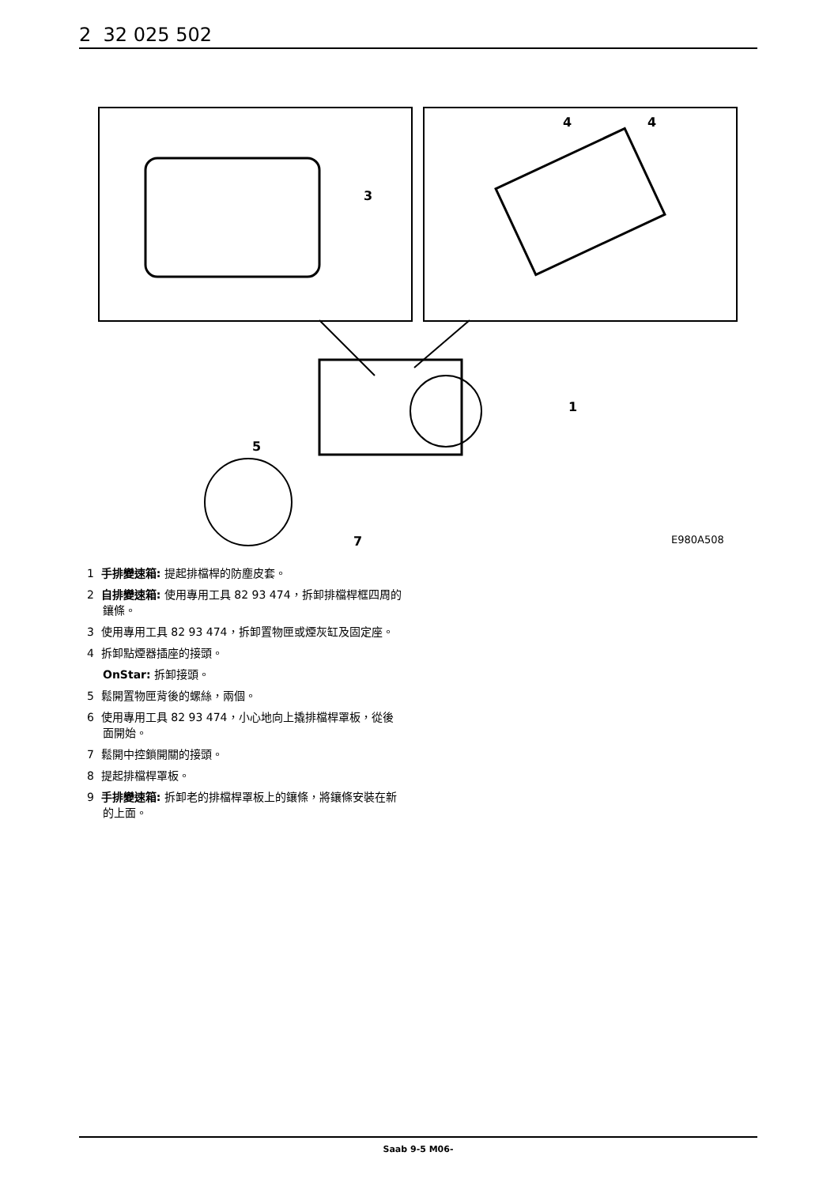2 32 025 502
3
4
4
1
5
7
E980A508
1 手排變速箱: 提起排檔桿的防塵皮套。
2 自排變速箱: 使用專用工具 82 93 474，拆卸排檔桿框四周的鑲條。
3 使用專用工具 82 93 474，拆卸置物匣或煙灰缸及固定座。
4 拆卸點煙器插座的接頭。
OnStar: 拆卸接頭。
5 鬆開置物匣背後的螺絲，兩個。
6 使用專用工具 82 93 474，小心地向上撬排檔桿罩板，從後面開始。
7 鬆開中控鎖開關的接頭。
8 提起排檔桿罩板。
9 手排變速箱: 拆卸老的排檔桿罩板上的鑲條，將鑲條安裝在新的上面。
Saab 9-5 M06-